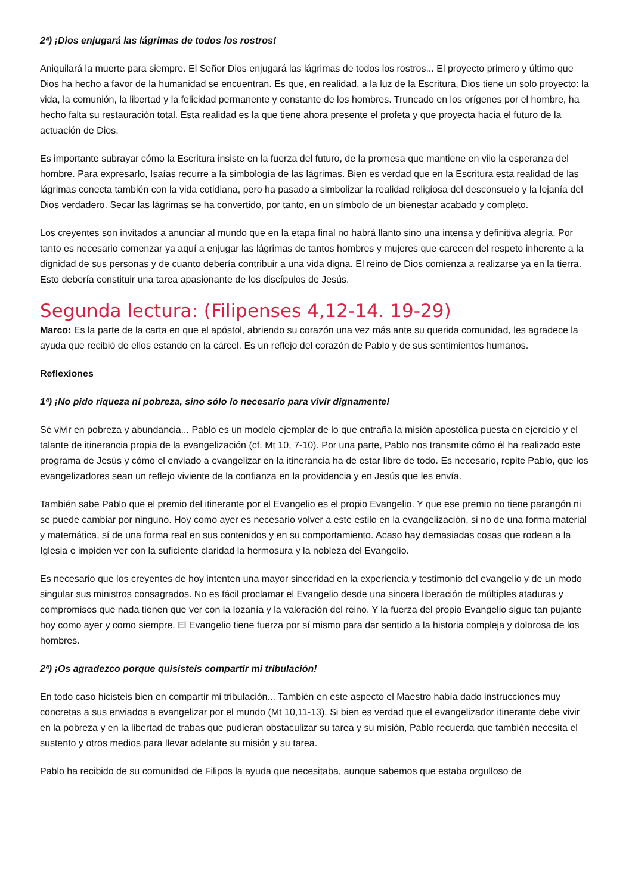2ª) ¡Dios enjugará las lágrimas de todos los rostros!
Aniquilará la muerte para siempre. El Señor Dios enjugará las lágrimas de todos los rostros... El proyecto primero y último que Dios ha hecho a favor de la humanidad se encuentran. Es que, en realidad, a la luz de la Escritura, Dios tiene un solo proyecto: la vida, la comunión, la libertad y la felicidad permanente y constante de los hombres. Truncado en los orígenes por el hombre, ha hecho falta su restauración total. Esta realidad es la que tiene ahora presente el profeta y que proyecta hacia el futuro de la actuación de Dios.
Es importante subrayar cómo la Escritura insiste en la fuerza del futuro, de la promesa que mantiene en vilo la esperanza del hombre. Para expresarlo, Isaías recurre a la simbología de las lágrimas. Bien es verdad que en la Escritura esta realidad de las lágrimas conecta también con la vida cotidiana, pero ha pasado a simbolizar la realidad religiosa del desconsuelo y la lejanía del Dios verdadero. Secar las lágrimas se ha convertido, por tanto, en un símbolo de un bienestar acabado y completo.
Los creyentes son invitados a anunciar al mundo que en la etapa final no habrá llanto sino una intensa y definitiva alegría. Por tanto es necesario comenzar ya aquí a enjugar las lágrimas de tantos hombres y mujeres que carecen del respeto inherente a la dignidad de sus personas y de cuanto debería contribuir a una vida digna. El reino de Dios comienza a realizarse ya en la tierra. Esto debería constituir una tarea apasionante de los discípulos de Jesús.
Segunda lectura: (Filipenses 4,12-14. 19-29)
Marco: Es la parte de la carta en que el apóstol, abriendo su corazón una vez más ante su querida comunidad, les agradece la ayuda que recibió de ellos estando en la cárcel. Es un reflejo del corazón de Pablo y de sus sentimientos humanos.
Reflexiones
1ª) ¡No pido riqueza ni pobreza, sino sólo lo necesario para vivir dignamente!
Sé vivir en pobreza y abundancia... Pablo es un modelo ejemplar de lo que entraña la misión apostólica puesta en ejercicio y el talante de itinerancia propia de la evangelización (cf. Mt 10, 7-10). Por una parte, Pablo nos transmite cómo él ha realizado este programa de Jesús y cómo el enviado a evangelizar en la itinerancia ha de estar libre de todo. Es necesario, repite Pablo, que los evangelizadores sean un reflejo viviente de la confianza en la providencia y en Jesús que les envía.
También sabe Pablo que el premio del itinerante por el Evangelio es el propio Evangelio. Y que ese premio no tiene parangón ni se puede cambiar por ninguno. Hoy como ayer es necesario volver a este estilo en la evangelización, si no de una forma material y matemática, sí de una forma real en sus contenidos y en su comportamiento. Acaso hay demasiadas cosas que rodean a la Iglesia e impiden ver con la suficiente claridad la hermosura y la nobleza del Evangelio.
Es necesario que los creyentes de hoy intenten una mayor sinceridad en la experiencia y testimonio del evangelio y de un modo singular sus ministros consagrados. No es fácil proclamar el Evangelio desde una sincera liberación de múltiples ataduras y compromisos que nada tienen que ver con la lozanía y la valoración del reino. Y la fuerza del propio Evangelio sigue tan pujante hoy como ayer y como siempre. El Evangelio tiene fuerza por sí mismo para dar sentido a la historia compleja y dolorosa de los hombres.
2ª) ¡Os agradezco porque quisisteis compartir mi tribulación!
En todo caso hicisteis bien en compartir mi tribulación... También en este aspecto el Maestro había dado instrucciones muy concretas a sus enviados a evangelizar por el mundo (Mt 10,11-13). Si bien es verdad que el evangelizador itinerante debe vivir en la pobreza y en la libertad de trabas que pudieran obstaculizar su tarea y su misión, Pablo recuerda que también necesita el sustento y otros medios para llevar adelante su misión y su tarea.
Pablo ha recibido de su comunidad de Filipos la ayuda que necesitaba, aunque sabemos que estaba orgulloso de